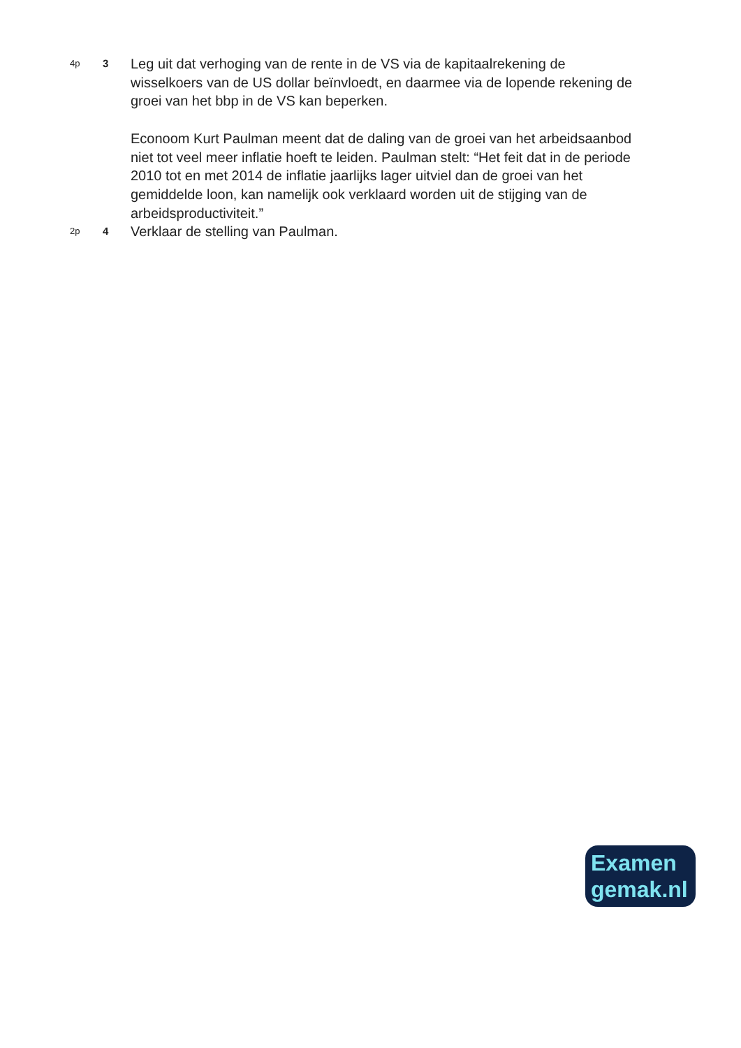4p
3
Leg uit dat verhoging van de rente in de VS via de kapitaalrekening de wisselkoers van de US dollar beïnvloedt, en daarmee via de lopende rekening de groei van het bbp in de VS kan beperken.
Econoom Kurt Paulman meent dat de daling van de groei van het arbeidsaanbod niet tot veel meer inflatie hoeft te leiden. Paulman stelt: “Het feit dat in de periode 2010 tot en met 2014 de inflatie jaarlijks lager uitviel dan de groei van het gemiddelde loon, kan namelijk ook verklaard worden uit de stijging van de arbeidsproductiviteit.”
2p
4
Verklaar de stelling van Paulman.
Examen
gemak.nl